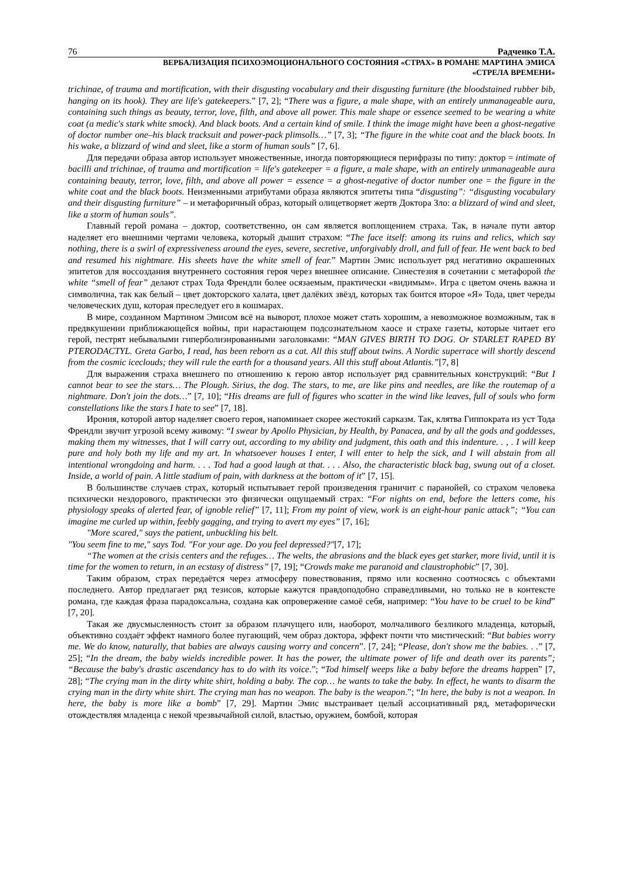76 Радченко Т.А.
ВЕРБАЛИЗАЦИЯ ПСИХОЭМОЦИОНАЛЬНОГО СОСТОЯНИЯ «СТРАХ» В РОМАНЕ МАРТИНА ЭМИСА
«СТРЕЛА ВРЕМЕНИ»
trichinae, of trauma and mortification, with their disgusting vocabulary and their disgusting furniture (the bloodstained rubber bib, hanging on its hook). They are life's gatekeepers.” [7, 2]; “There was a figure, a male shape, with an entirely unmanageable aura, containing such things as beauty, terror, love, filth, and above all power. This male shape or essence seemed to be wearing a white coat (a medic's stark white smock). And black boots. And a certain kind of smile. I think the image might have been a ghost-negative of doctor number one–his black tracksuit and power-pack plimsolls…” [7, 3]; “The figure in the white coat and the black boots. In his wake, a blizzard of wind and sleet, like a storm of human souls” [7, 6].
Для передачи образа автор использует множественные, иногда повторяющиеся перифразы по типу: доктор = intimate of bacilli and trichinae, of trauma and mortification = life's gatekeeper = a figure, a male shape, with an entirely unmanageable aura containing beauty, terror, love, filth, and above all power = essence = a ghost-negative of doctor number one = the figure in the white coat and the black boots. Неизменными атрибутами образа являются эпитеты типа “disgusting”: “disgusting vocabulary and their disgusting furniture” – и метафоричный образ, который олицетворяет жертв Доктора Зло: a blizzard of wind and sleet, like a storm of human souls”.
Главный герой романа – доктор, соответственно, он сам является воплощением страха. Так, в начале пути автор наделяет его внешними чертами человека, который дышит страхом: “The face itself: among its ruins and relics, which say nothing, there is a swirl of expressiveness around the eyes, severe, secretive, unforgivably droll, and full of fear. He went back to bed and resumed his nightmare. His sheets have the white smell of fear.” Мартин Эмис использует ряд негативно окрашенных эпитетов для воссоздания внутреннего состояния героя через внешнее описание. Синестезия в сочетании с метафорой the white “smell of fear” делают страх Тода Френдли более осязаемым, практически «видимым». Игра с цветом очень важна и символична, так как белый – цвет докторского халата, цвет далёких звёзд, которых так боится второе «Я» Тода, цвет череды человеческих душ, которая преследует его в кошмарах.
В мире, созданном Мартином Эмисом всё на выворот, плохое может стать хорошим, а невозможное возможным, так в предвкушении приближающейся войны, при нарастающем подсознательном хаосе и страхе газеты, которые читает его герой, пестрят небывалыми гиперболизированными заголовками: “MAN GIVES BIRTH TO DOG. Or STARLET RAPED BY PTERODACTYL. Greta Garbo, I read, has been reborn as a cat. All this stuff about twins. A Nordic superrace will shortly descend from the cosmic iceclouds; they will rule the earth for a thousand years. All this stuff about Atlantis.”[7, 8]
Для выражения страха внешнего по отношению к герою автор использует ряд сравнительных конструкций: “But I cannot bear to see the stars… The Plough. Sirius, the dog. The stars, to me, are like pins and needles, are like the routemap of a nightmare. Don't join the dots…” [7, 10]; “His dreams are full of figures who scatter in the wind like leaves, full of souls who form constellations like the stars I hate to see” [7, 18].
Ирония, которой автор наделяет своего героя, напоминает скорее жестокий сарказм. Так, клятва Гиппократа из уст Тода Френдли звучит угрозой всему живому: “I swear by Apollo Physician, by Health, by Panacea, and by all the gods and goddesses, making them my witnesses, that I will carry out, according to my ability and judgment, this oath and this indenture. . , . I will keep pure and holy both my life and my art. In whatsoever houses I enter, I will enter to help the sick, and I will abstain from all intentional wrongdoing and harm. . . . Tod had a good laugh at that. . . . Also, the characteristic black bag, swung out of a closet. Inside, a world of pain. A little stadium of pain, with darkness at the bottom of it” [7, 15].
В большинстве случаев страх, который испытывает герой произведения граничит с паранойей, со страхом человека психически нездорового, практически это физически ощущаемый страх: “For nights on end, before the letters come, his physiology speaks of alerted fear, of ignoble relief” [7, 11]; From my point of view, work is an eight-hour panic attack”; “You can imagine me curled up within, feebly gagging, and trying to avert my eyes” [7, 16];
"More scared," says the patient, unbuckling his belt.
"You seem fine to me," says Tod. "For your age. Do you feel depressed?"[7, 17];
“The women at the crisis centers and the refuges… The welts, the abrasions and the black eyes get starker, more livid, until it is time for the women to return, in an ecstasy of distress” [7, 19]; “Crowds make me paranoid and claustrophobic” [7, 30].
Таким образом, страх передаётся через атмосферу повествования, прямо или косвенно соотносясь с объектами последнего. Автор предлагает ряд тезисов, которые кажутся правдоподобно справедливыми, но только не в контексте романа, где каждая фраза парадоксальна, создана как опровержение самоё себя, например: “You have to be cruel to be kind” [7, 20].
Такая же двусмысленность стоит за образом плачущего или, наоборот, молчаливого безликого младенца, который, объективно создаёт эффект намного более пугающий, чем образ доктора, эффект почти что мистический: “But babies worry me. We do know, naturally, that babies are always causing worry and concern”. [7, 24]; “Please, don't show me the babies. . .” [7, 25]; “In the dream, the baby wields incredible power. It has the power, the ultimate power of life and death over its parents”; “Because the baby's drastic ascendancy has to do with its voice.”; “Tod himself weeps like a baby before the dreams happen” [7, 28]; “The crying man in the dirty white shirt, holding a baby. The cop… he wants to take the baby. In effect, he wants to disarm the crying man in the dirty white shirt. The crying man has no weapon. The baby is the weapon.”; “In here, the baby is not a weapon. In here, the baby is more like a bomb” [7, 29]. Мартин Эмис выстраивает целый ассоциативный ряд, метафорически отождествляя младенца с некой чрезвычайной силой, властью, оружием, бомбой, которая